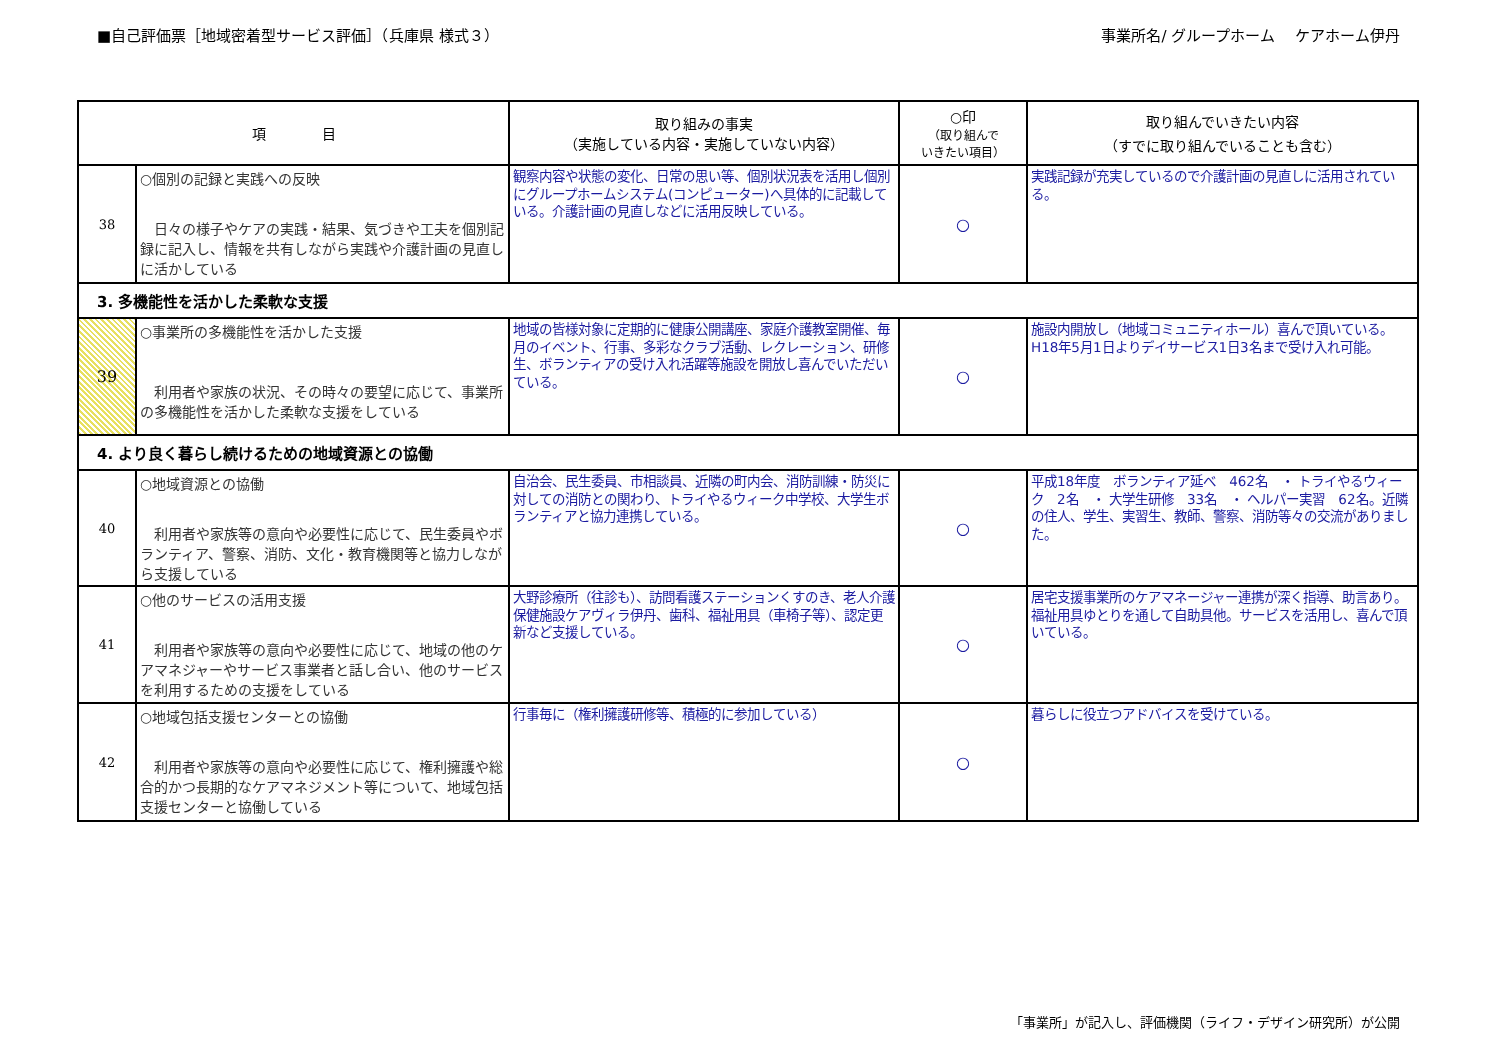■自己評価票［地域密着型サービス評価］（兵庫県 様式３）
事業所名/ グループホーム　 ケアホーム伊丹
| 項 目 | | 取り組みの事実 （実施している内容・実施していない内容） | ○印 （取り組んで いきたい項目） | 取り組んでいきたい内容 （すでに取り組んでいることも含む） |
| --- | --- | --- | --- | --- |
| 38 | ○個別の記録と実践への反映 日々の様子やケアの実践・結果、気づきや工夫を個別記録に記入し、情報を共有しながら実践や介護計画の見直しに活かしている | 観察内容や状態の変化、日常の思い等、個別状況表を活用し個別にグループホームシステム(コンピューター)へ具体的に記載している。介護計画の見直しなどに活用反映している。 | ○ | 実践記録が充実しているので介護計画の見直しに活用されている。 |
| 3. 多機能性を活かした柔軟な支援 | | | | |
| 39 | ○事業所の多機能性を活かした支援 利用者や家族の状況、その時々の要望に応じて、事業所の多機能性を活かした柔軟な支援をしている | 地域の皆様対象に定期的に健康公開講座、家庭介護教室開催、毎月のイベント、行事、多彩なクラブ活動、レクレーション、研修生、ボランティアの受け入れ活躍等施設を開放し喜んでいただいている。 | ○ | 施設内開放し（地域コミュニティホール）喜んで頂いている。H18年5月1日よりデイサービス1日3名まで受け入れ可能。 |
| 4. より良く暮らし続けるための地域資源との協働 | | | | |
| 40 | ○地域資源との協働 利用者や家族等の意向や必要性に応じて、民生委員やボランティア、警察、消防、文化・教育機関等と協力しながら支援している | 自治会、民生委員、市相談員、近隣の町内会、消防訓練・防災に対しての消防との関わり、トライやるウィーク中学校、大学生ボランティアと協力連携している。 | ○ | 平成18年度 ボランティア延べ 462名 ・ トライやるウィーク 2名 ・ 大学生研修 33名 ・ ヘルパー実習 62名。近隣の住人、学生、実習生、教師、警察、消防等々の交流がありました。 |
| 41 | ○他のサービスの活用支援 利用者や家族等の意向や必要性に応じて、地域の他のケアマネジャーやサービス事業者と話し合い、他のサービスを利用するための支援をしている | 大野診療所（往診も）、訪問看護ステーションくすのき、老人介護保健施設ケアヴィラ伊丹、歯科、福祉用具（車椅子等）、認定更新など支援している。 | ○ | 居宅支援事業所のケアマネージャー連携が深く指導、助言あり。福祉用具ゆとりを通して自助具他。サービスを活用し、喜んで頂いている。 |
| 42 | ○地域包括支援センターとの協働 利用者や家族等の意向や必要性に応じて、権利擁護や総合的かつ長期的なケアマネジメント等について、地域包括支援センターと協働している | 行事毎に（権利擁護研修等、積極的に参加している） | ○ | 暮らしに役立つアドバイスを受けている。 |
「事業所」が記入し、評価機関（ライフ・デザイン研究所）が公開